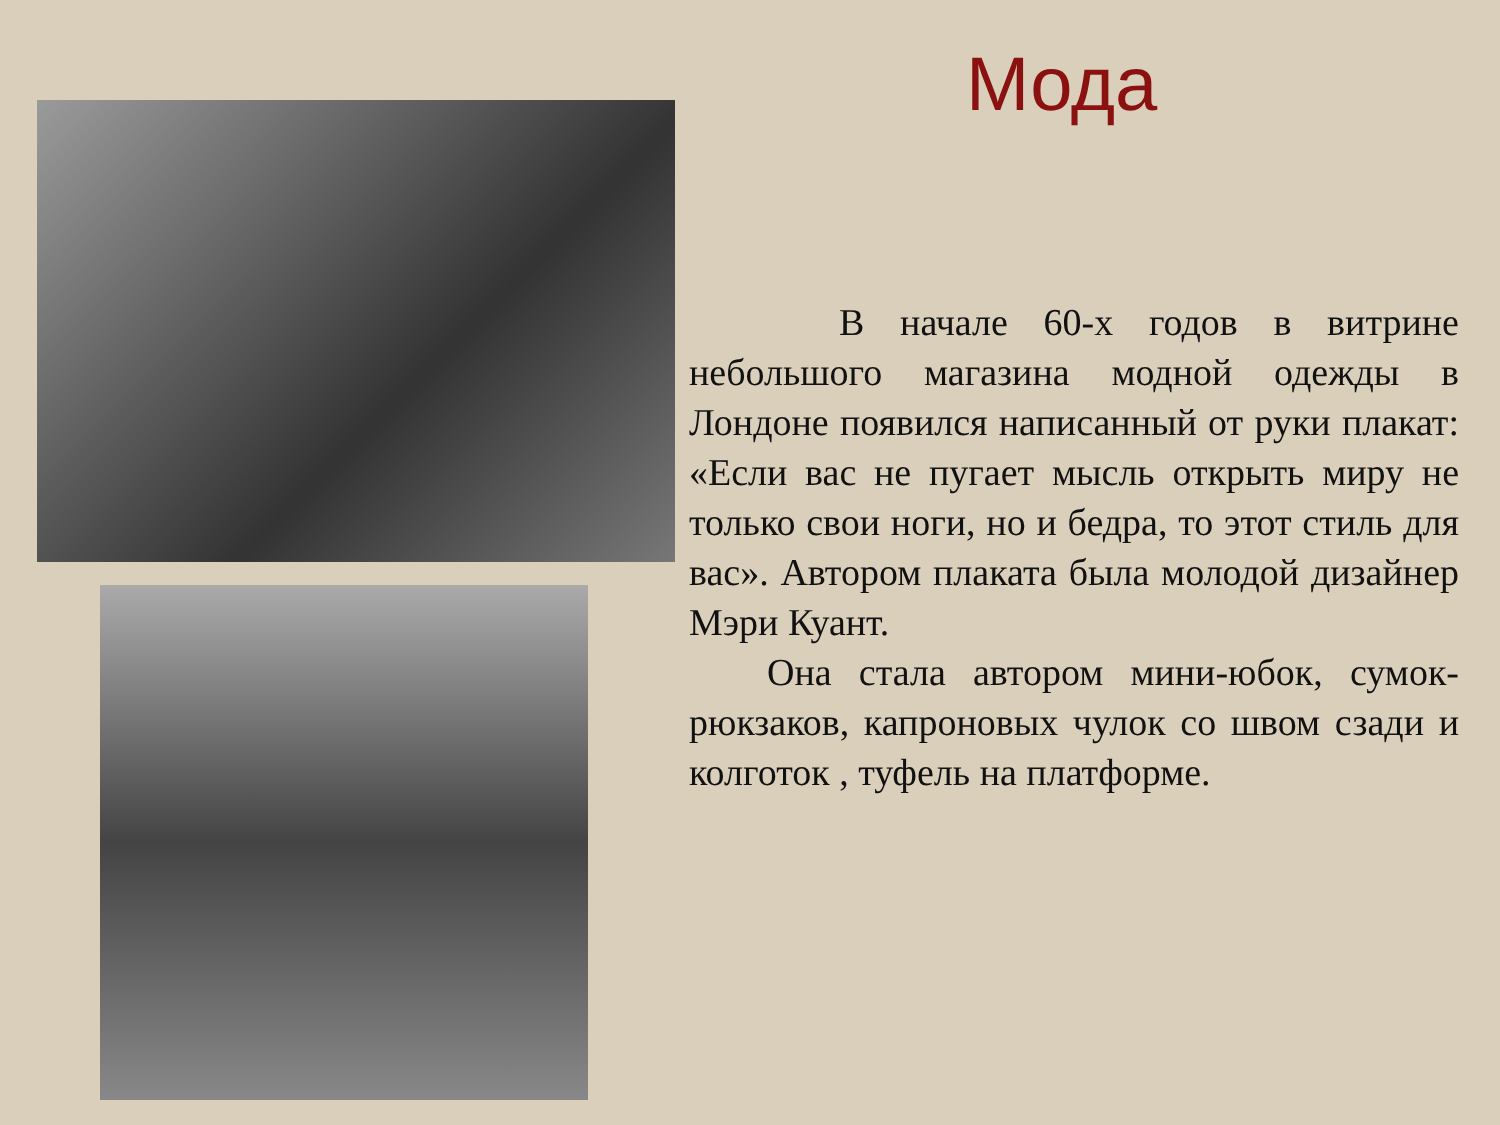Мода
В начале 60-х годов в витрине небольшого магазина модной одежды в Лондоне появился написанный от руки плакат: «Если вас не пугает мысль открыть миру не только свои ноги, но и бедра, то этот стиль для вас». Автором плаката была молодой дизайнер Мэри Куант.
Она стала автором мини-юбок, сумок-рюкзаков, капроновых чулок со швом сзади и колготок , туфель на платформе.